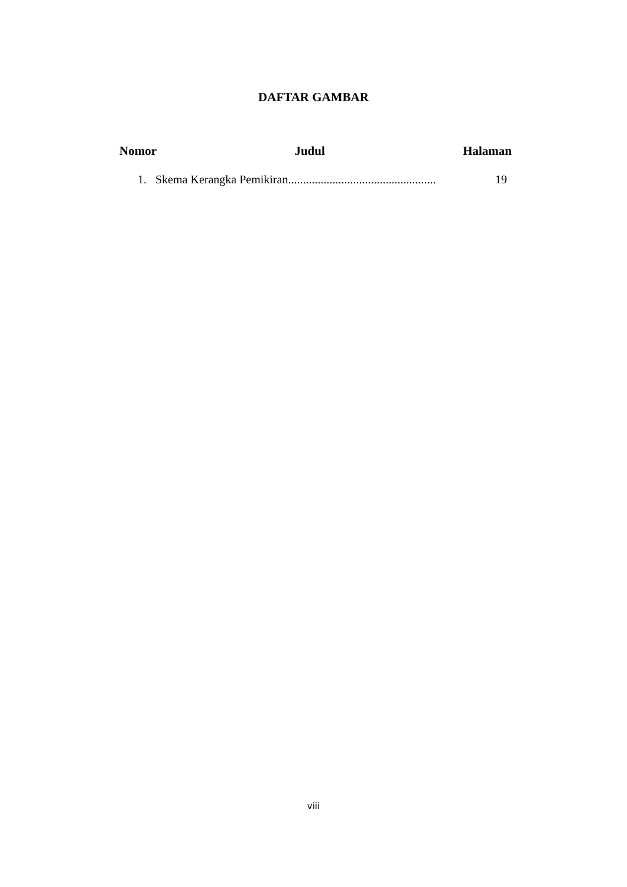DAFTAR GAMBAR
Nomor Judul Halaman
1. Skema Kerangka Pemikiran.................................................. 19
viii